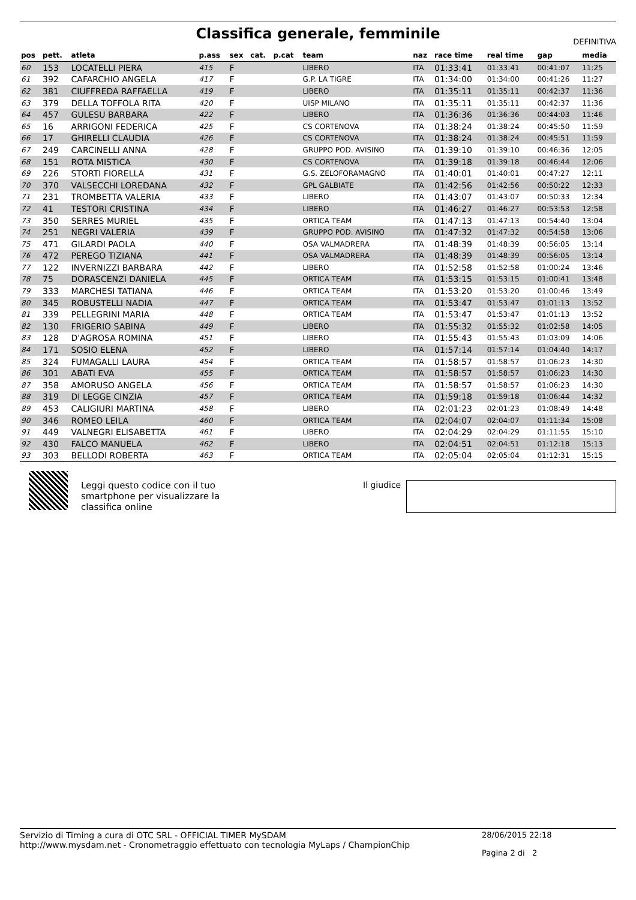Classifica generale, femminile
DEFINITIVA
| pos | pett. | atleta | p.ass | sex | cat. | p.cat | team | naz | race time | real time | gap | media |
| --- | --- | --- | --- | --- | --- | --- | --- | --- | --- | --- | --- | --- |
| 60 | 153 | LOCATELLI PIERA | 415 | F | | | LIBERO | ITA | 01:33:41 | 01:33:41 | 00:41:07 | 11:25 |
| 61 | 392 | CAFARCHIO ANGELA | 417 | F | | | G.P. LA TIGRE | ITA | 01:34:00 | 01:34:00 | 00:41:26 | 11:27 |
| 62 | 381 | CIUFFREDA RAFFAELLA | 419 | F | | | LIBERO | ITA | 01:35:11 | 01:35:11 | 00:42:37 | 11:36 |
| 63 | 379 | DELLA TOFFOLA RITA | 420 | F | | | UISP MILANO | ITA | 01:35:11 | 01:35:11 | 00:42:37 | 11:36 |
| 64 | 457 | GULESU BARBARA | 422 | F | | | LIBERO | ITA | 01:36:36 | 01:36:36 | 00:44:03 | 11:46 |
| 65 | 16 | ARRIGONI FEDERICA | 425 | F | | | CS CORTENOVA | ITA | 01:38:24 | 01:38:24 | 00:45:50 | 11:59 |
| 66 | 17 | GHIRELLI CLAUDIA | 426 | F | | | CS CORTENOVA | ITA | 01:38:24 | 01:38:24 | 00:45:51 | 11:59 |
| 67 | 249 | CARCINELLI ANNA | 428 | F | | | GRUPPO POD. AVISINO | ITA | 01:39:10 | 01:39:10 | 00:46:36 | 12:05 |
| 68 | 151 | ROTA MISTICA | 430 | F | | | CS CORTENOVA | ITA | 01:39:18 | 01:39:18 | 00:46:44 | 12:06 |
| 69 | 226 | STORTI FIORELLA | 431 | F | | | G.S. ZELOFORAMAGNO | ITA | 01:40:01 | 01:40:01 | 00:47:27 | 12:11 |
| 70 | 370 | VALSECCHI LOREDANA | 432 | F | | | GPL GALBIATE | ITA | 01:42:56 | 01:42:56 | 00:50:22 | 12:33 |
| 71 | 231 | TROMBETTA VALERIA | 433 | F | | | LIBERO | ITA | 01:43:07 | 01:43:07 | 00:50:33 | 12:34 |
| 72 | 41 | TESTORI CRISTINA | 434 | F | | | LIBERO | ITA | 01:46:27 | 01:46:27 | 00:53:53 | 12:58 |
| 73 | 350 | SERRES MURIEL | 435 | F | | | ORTICA TEAM | ITA | 01:47:13 | 01:47:13 | 00:54:40 | 13:04 |
| 74 | 251 | NEGRI VALERIA | 439 | F | | | GRUPPO POD. AVISINO | ITA | 01:47:32 | 01:47:32 | 00:54:58 | 13:06 |
| 75 | 471 | GILARDI PAOLA | 440 | F | | | OSA VALMADRERA | ITA | 01:48:39 | 01:48:39 | 00:56:05 | 13:14 |
| 76 | 472 | PEREGO TIZIANA | 441 | F | | | OSA VALMADRERA | ITA | 01:48:39 | 01:48:39 | 00:56:05 | 13:14 |
| 77 | 122 | INVERNIZZI BARBARA | 442 | F | | | LIBERO | ITA | 01:52:58 | 01:52:58 | 01:00:24 | 13:46 |
| 78 | 75 | DORASCENZI DANIELA | 445 | F | | | ORTICA TEAM | ITA | 01:53:15 | 01:53:15 | 01:00:41 | 13:48 |
| 79 | 333 | MARCHESI TATIANA | 446 | F | | | ORTICA TEAM | ITA | 01:53:20 | 01:53:20 | 01:00:46 | 13:49 |
| 80 | 345 | ROBUSTELLI NADIA | 447 | F | | | ORTICA TEAM | ITA | 01:53:47 | 01:53:47 | 01:01:13 | 13:52 |
| 81 | 339 | PELLEGRINI MARIA | 448 | F | | | ORTICA TEAM | ITA | 01:53:47 | 01:53:47 | 01:01:13 | 13:52 |
| 82 | 130 | FRIGERIO SABINA | 449 | F | | | LIBERO | ITA | 01:55:32 | 01:55:32 | 01:02:58 | 14:05 |
| 83 | 128 | D'AGROSA ROMINA | 451 | F | | | LIBERO | ITA | 01:55:43 | 01:55:43 | 01:03:09 | 14:06 |
| 84 | 171 | SOSIO ELENA | 452 | F | | | LIBERO | ITA | 01:57:14 | 01:57:14 | 01:04:40 | 14:17 |
| 85 | 324 | FUMAGALLI LAURA | 454 | F | | | ORTICA TEAM | ITA | 01:58:57 | 01:58:57 | 01:06:23 | 14:30 |
| 86 | 301 | ABATI EVA | 455 | F | | | ORTICA TEAM | ITA | 01:58:57 | 01:58:57 | 01:06:23 | 14:30 |
| 87 | 358 | AMORUSO ANGELA | 456 | F | | | ORTICA TEAM | ITA | 01:58:57 | 01:58:57 | 01:06:23 | 14:30 |
| 88 | 319 | DI LEGGE CINZIA | 457 | F | | | ORTICA TEAM | ITA | 01:59:18 | 01:59:18 | 01:06:44 | 14:32 |
| 89 | 453 | CALIGIURI MARTINA | 458 | F | | | LIBERO | ITA | 02:01:23 | 02:01:23 | 01:08:49 | 14:48 |
| 90 | 346 | ROMEO LEILA | 460 | F | | | ORTICA TEAM | ITA | 02:04:07 | 02:04:07 | 01:11:34 | 15:08 |
| 91 | 449 | VALNEGRI ELISABETTA | 461 | F | | | LIBERO | ITA | 02:04:29 | 02:04:29 | 01:11:55 | 15:10 |
| 92 | 430 | FALCO MANUELA | 462 | F | | | LIBERO | ITA | 02:04:51 | 02:04:51 | 01:12:18 | 15:13 |
| 93 | 303 | BELLODI ROBERTA | 463 | F | | | ORTICA TEAM | ITA | 02:05:04 | 02:05:04 | 01:12:31 | 15:15 |
Leggi questo codice con il tuo smartphone per visualizzare la classifica online
Il giudice
Servizio di Timing a cura di OTC SRL - OFFICIAL TIMER MySDAM
http://www.mysdam.net - Cronometraggio effettuato con tecnologia MyLaps / ChampionChip
28/06/2015 22:18
Pagina 2 di 2